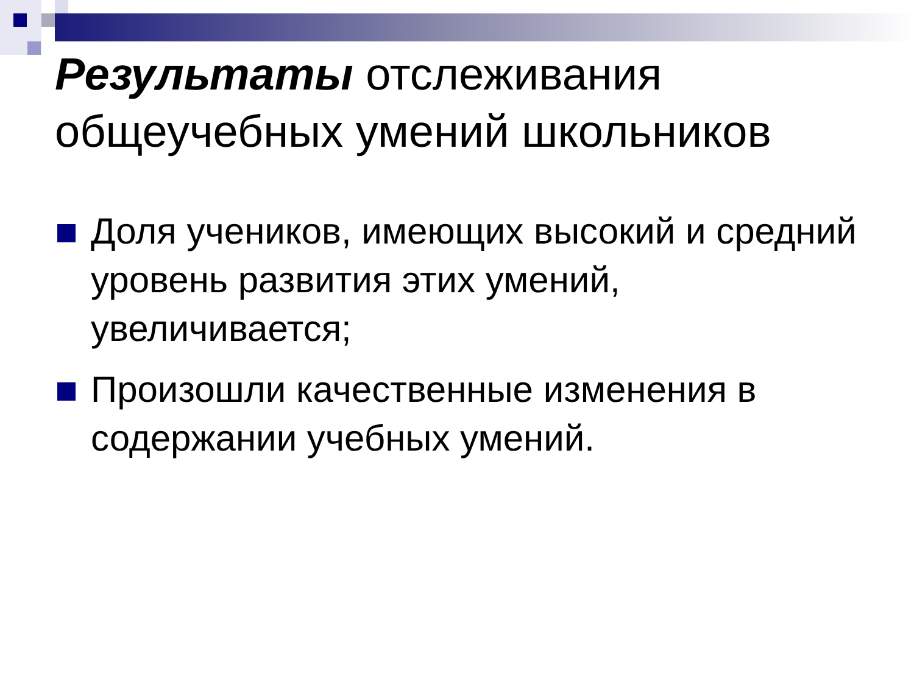Результаты отслеживания
общеучебных умений школьников
Доля учеников, имеющих высокий и средний уровень развития этих умений, увеличивается;
Произошли качественные изменения в содержании учебных умений.